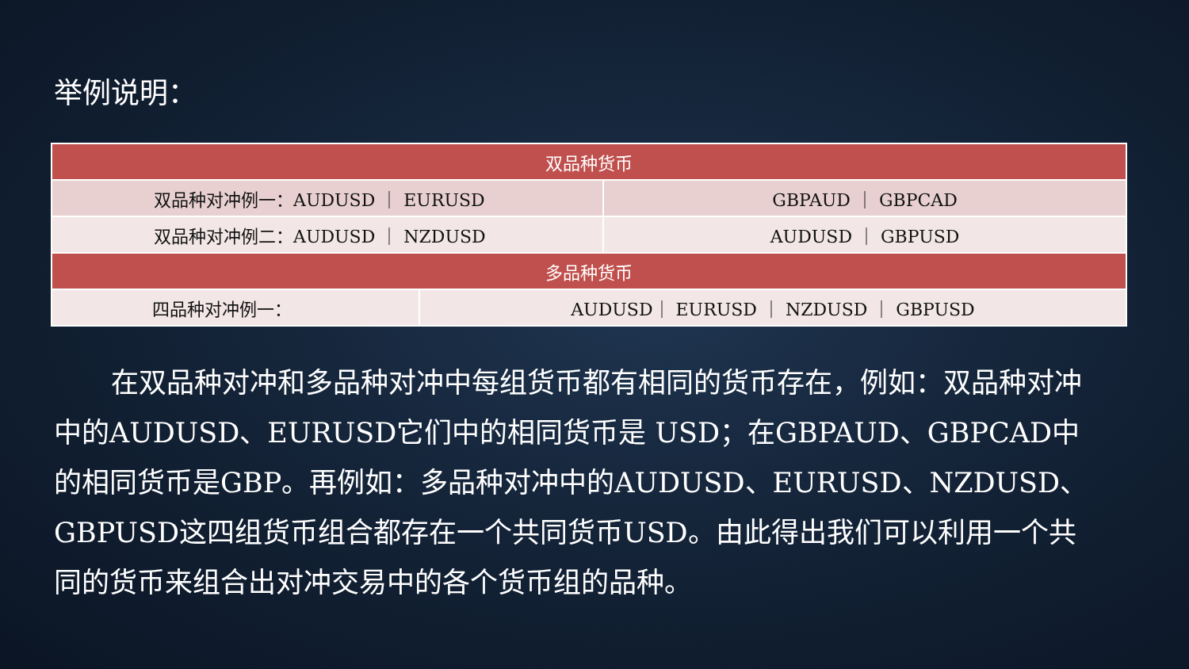举例说明：
| 双品种货币 | | |
| --- | --- | --- |
| 双品种对冲例一：AUDUSD ｜ EURUSD | | GBPAUD ｜ GBPCAD |
| 双品种对冲例二：AUDUSD ｜ NZDUSD | | AUDUSD ｜ GBPUSD |
| 多品种货币 | | |
| 四品种对冲例一： | AUDUSD｜ EURUSD ｜ NZDUSD ｜ GBPUSD | |
在双品种对冲和多品种对冲中每组货币都有相同的货币存在，例如：双品种对冲中的AUDUSD、EURUSD它们中的相同货币是 USD；在GBPAUD、GBPCAD中的相同货币是GBP。再例如：多品种对冲中的AUDUSD、EURUSD、NZDUSD、GBPUSD这四组货币组合都存在一个共同货币USD。由此得出我们可以利用一个共同的货币来组合出对冲交易中的各个货币组的品种。